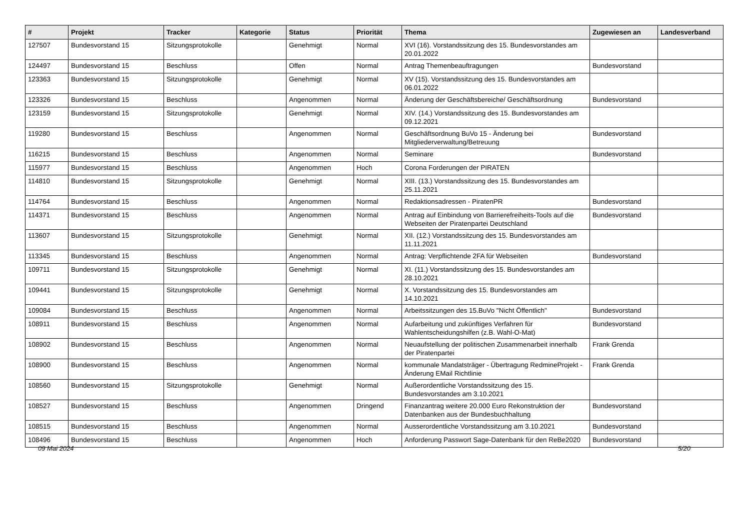| # | Projekt | Tracker | Kategorie | Status | Priorität | Thema | Zugewiesen an | Landesverband |
| --- | --- | --- | --- | --- | --- | --- | --- | --- |
| 127507 | Bundesvorstand 15 | Sitzungsprotokolle | | Genehmigt | Normal | XVI (16). Vorstandssitzung des 15. Bundesvorstandes am 20.01.2022 | | |
| 124497 | Bundesvorstand 15 | Beschluss | | Offen | Normal | Antrag Themenbeauftragungen | Bundesvorstand | |
| 123363 | Bundesvorstand 15 | Sitzungsprotokolle | | Genehmigt | Normal | XV (15). Vorstandssitzung des 15. Bundesvorstandes am 06.01.2022 | | |
| 123326 | Bundesvorstand 15 | Beschluss | | Angenommen | Normal | Änderung der Geschäftsbereiche/ Geschäftsordnung | Bundesvorstand | |
| 123159 | Bundesvorstand 15 | Sitzungsprotokolle | | Genehmigt | Normal | XIV. (14.) Vorstandssitzung des 15. Bundesvorstandes am 09.12.2021 | | |
| 119280 | Bundesvorstand 15 | Beschluss | | Angenommen | Normal | Geschäftsordnung BuVo 15 - Änderung bei Mitgliederverwaltung/Betreuung | Bundesvorstand | |
| 116215 | Bundesvorstand 15 | Beschluss | | Angenommen | Normal | Seminare | Bundesvorstand | |
| 115977 | Bundesvorstand 15 | Beschluss | | Angenommen | Hoch | Corona Forderungen der PIRATEN | | |
| 114810 | Bundesvorstand 15 | Sitzungsprotokolle | | Genehmigt | Normal | XIII. (13.) Vorstandssitzung des 15. Bundesvorstandes am 25.11.2021 | | |
| 114764 | Bundesvorstand 15 | Beschluss | | Angenommen | Normal | Redaktionsadressen - PiratenPR | Bundesvorstand | |
| 114371 | Bundesvorstand 15 | Beschluss | | Angenommen | Normal | Antrag auf Einbindung von Barrierefreiheits-Tools auf die Webseiten der Piratenpartei Deutschland | Bundesvorstand | |
| 113607 | Bundesvorstand 15 | Sitzungsprotokolle | | Genehmigt | Normal | XII. (12.) Vorstandssitzung des 15. Bundesvorstandes am 11.11.2021 | | |
| 113345 | Bundesvorstand 15 | Beschluss | | Angenommen | Normal | Antrag: Verpflichtende 2FA für Webseiten | Bundesvorstand | |
| 109711 | Bundesvorstand 15 | Sitzungsprotokolle | | Genehmigt | Normal | XI. (11.) Vorstandssitzung des 15. Bundesvorstandes am 28.10.2021 | | |
| 109441 | Bundesvorstand 15 | Sitzungsprotokolle | | Genehmigt | Normal | X. Vorstandssitzung des 15. Bundesvorstandes am 14.10.2021 | | |
| 109084 | Bundesvorstand 15 | Beschluss | | Angenommen | Normal | Arbeitssitzungen des 15.BuVo "Nicht Öffentlich" | Bundesvorstand | |
| 108911 | Bundesvorstand 15 | Beschluss | | Angenommen | Normal | Aufarbeitung und zukünftiges Verfahren für Wahlentscheidungshilfen (z.B. Wahl-O-Mat) | Bundesvorstand | |
| 108902 | Bundesvorstand 15 | Beschluss | | Angenommen | Normal | Neuaufstellung der politischen Zusammenarbeit innerhalb der Piratenpartei | Frank Grenda | |
| 108900 | Bundesvorstand 15 | Beschluss | | Angenommen | Normal | kommunale Mandatsträger - Übertragung RedmineProjekt - Änderung EMail Richtlinie | Frank Grenda | |
| 108560 | Bundesvorstand 15 | Sitzungsprotokolle | | Genehmigt | Normal | Außerordentliche Vorstandssitzung des 15. Bundesvorstandes am 3.10.2021 | | |
| 108527 | Bundesvorstand 15 | Beschluss | | Angenommen | Dringend | Finanzantrag weitere 20.000 Euro Rekonstruktion der Datenbanken aus der Bundesbuchhaltung | Bundesvorstand | |
| 108515 | Bundesvorstand 15 | Beschluss | | Angenommen | Normal | Ausserordentliche Vorstandssitzung am 3.10.2021 | Bundesvorstand | |
| 108496 | Bundesvorstand 15 | Beschluss | | Angenommen | Hoch | Anforderung Passwort Sage-Datenbank für den ReBe2020 | Bundesvorstand | |
09 Mai 2024 5/20